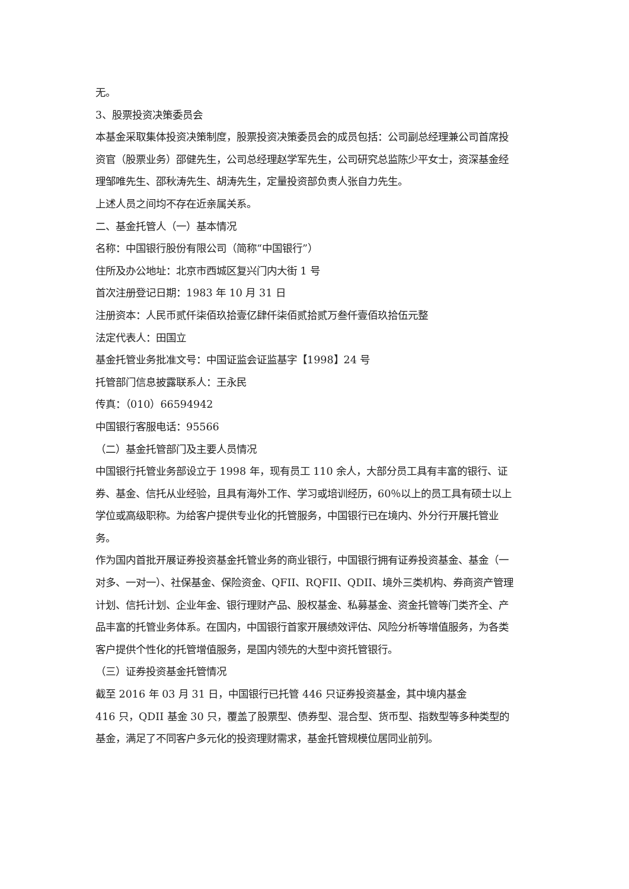无。
3、股票投资决策委员会
本基金采取集体投资决策制度，股票投资决策委员会的成员包括：公司副总经理兼公司首席投资官（股票业务）邵健先生，公司总经理赵学军先生，公司研究总监陈少平女士，资深基金经理邹唯先生、邵秋涛先生、胡涛先生，定量投资部负责人张自力先生。
上述人员之间均不存在近亲属关系。
二、基金托管人（一）基本情况
名称：中国银行股份有限公司（简称“中国银行”）
住所及办公地址：北京市西城区复兴门内大街 1 号
首次注册登记日期：1983 年 10 月 31 日
注册资本：人民币贰仟柒佰玖拾壹亿肆仟柒佰贰拾贰万叁仟壹佰玖拾伍元整
法定代表人：田国立
基金托管业务批准文号：中国证监会证监基字【1998】24 号
托管部门信息披露联系人：王永民
传真：（010）66594942
中国银行客服电话：95566
（二）基金托管部门及主要人员情况
中国银行托管业务部设立于 1998 年，现有员工 110 余人，大部分员工具有丰富的银行、证券、基金、信托从业经验，且具有海外工作、学习或培训经历，60％以上的员工具有硕士以上学位或高级职称。为给客户提供专业化的托管服务，中国银行已在境内、外分行开展托管业务。
作为国内首批开展证券投资基金托管业务的商业银行，中国银行拥有证券投资基金、基金（一对多、一对一）、社保基金、保险资金、QFII、RQFII、QDII、境外三类机构、券商资产管理计划、信托计划、企业年金、银行理财产品、股权基金、私募基金、资金托管等门类齐全、产品丰富的托管业务体系。在国内，中国银行首家开展绩效评估、风险分析等增值服务，为各类客户提供个性化的托管增值服务，是国内领先的大型中资托管银行。
（三）证券投资基金托管情况
截至 2016 年 03 月 31 日，中国银行已托管 446 只证券投资基金，其中境内基金
416 只，QDII 基金 30 只，覆盖了股票型、债券型、混合型、货币型、指数型等多种类型的基金，满足了不同客户多元化的投资理财需求，基金托管规模位居同业前列。